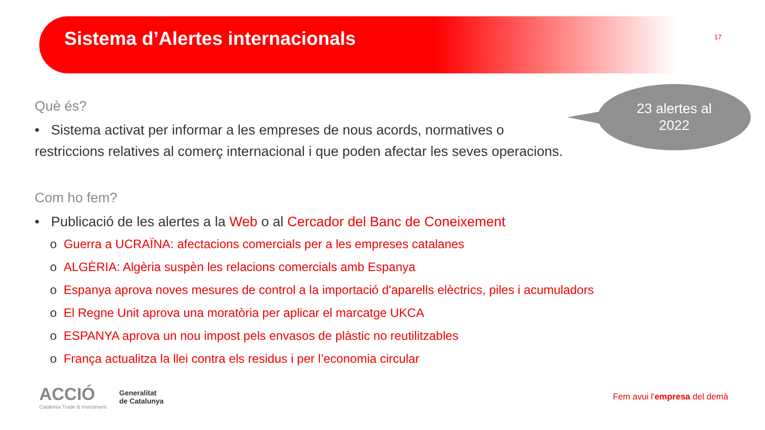Sistema d’Alertes internacionals
17
23 alertes al
2022
Què és?
• Sistema activat per informar a les empreses de nous acords, normatives o
restriccions relatives al comerç internacional i que poden afectar les seves operacions.
Com ho fem?
• Publicació de les alertes a la Web o al Cercador del Banc de Coneixement
o Guerra a UCRAÏNA: afectacions comercials per a les empreses catalanes
o ALGÈRIA: Algèria suspèn les relacions comercials amb Espanya
o Espanya aprova noves mesures de control a la importació d'aparells elèctrics, piles i acumuladors
o El Regne Unit aprova una moratòria per aplicar el marcatge UKCA
o ESPANYA aprova un nou impost pels envasos de plàstic no reutilitzables
o França actualitza la llei contra els residus i per l’economia circular
ACCIÓ
Catalonia Trade & Investment
Generalitat
de Catalunya
Fem avui l'empresa del demà